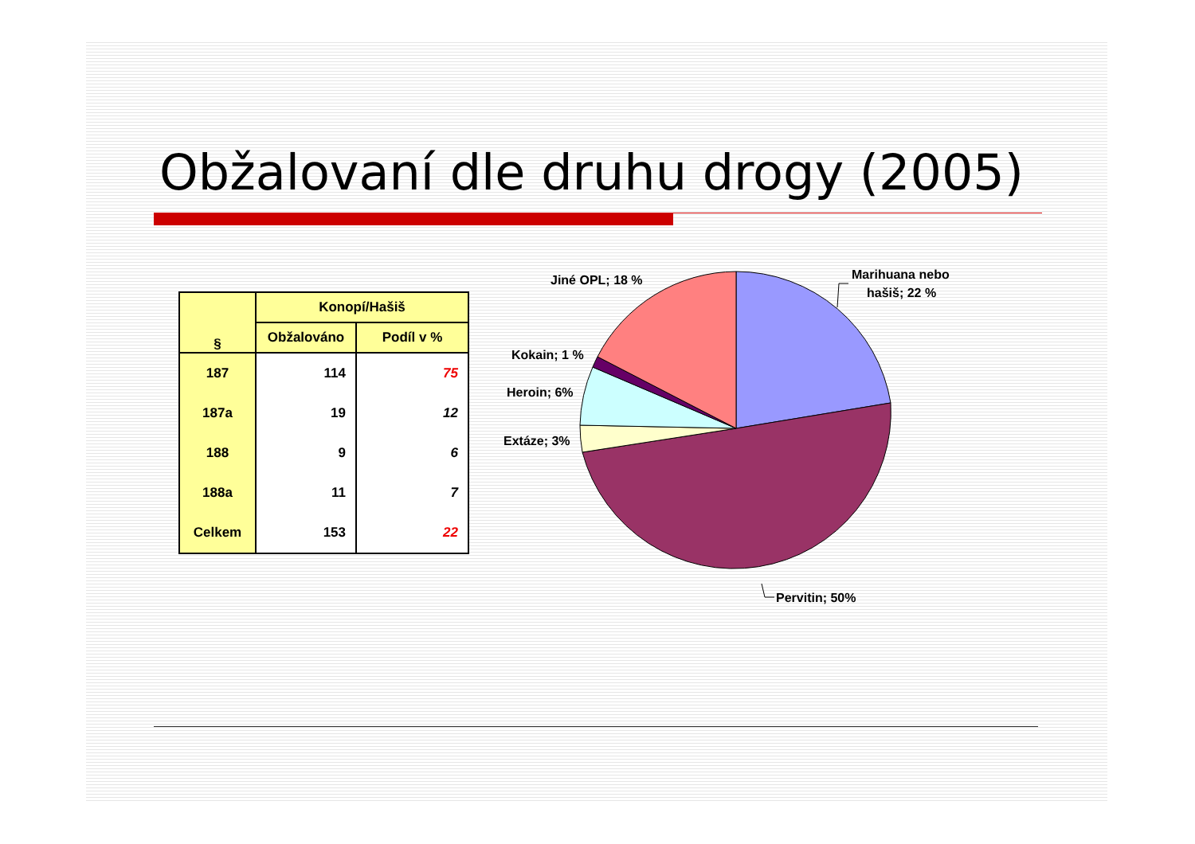Obžalovaní dle druhu drogy (2005)
| § | Konopí/Hašiš | |
| --- | --- | --- |
| | Obžalováno | Podíl v % |
| 187 | 114 | 75 |
| 187a | 19 | 12 |
| 188 | 9 | 6 |
| 188a | 11 | 7 |
| Celkem | 153 | 22 |
Jiné OPL; 18 %
Marihuana nebo
hašiš; 22 %
Kokain; 1 %
Heroin; 6%
Extáze; 3%
Pervitin; 50%